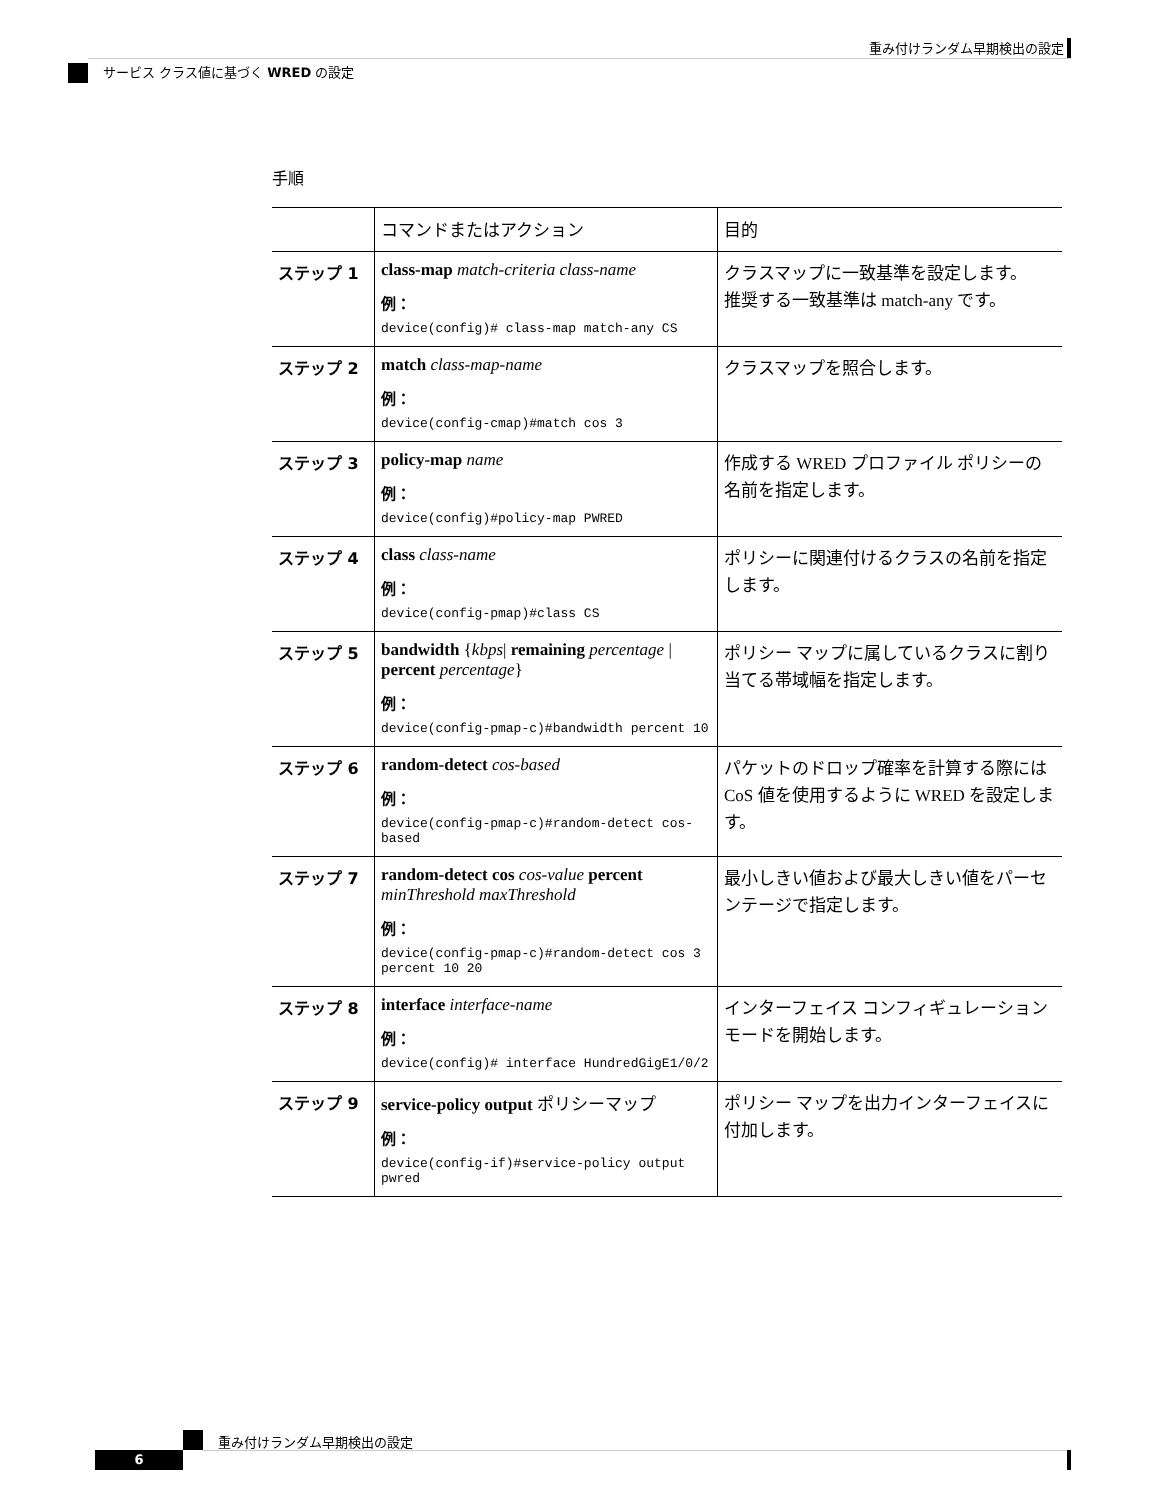重み付けランダム早期検出の設定
サービス クラス値に基づく WRED の設定
手順
| | コマンドまたはアクション | 目的 |
| --- | --- | --- |
| ステップ 1 | class-map match-criteria class-name 例： device(config)# class-map match-any CS | クラスマップに一致基準を設定します。 推奨する一致基準は match-any です。 |
| ステップ 2 | match class-map-name 例： device(config-cmap)#match cos 3 | クラスマップを照合します。 |
| ステップ 3 | policy-map name 例： device(config)#policy-map PWRED | 作成する WRED プロファイル ポリシーの名前を指定します。 |
| ステップ 4 | class class-name 例： device(config-pmap)#class CS | ポリシーに関連付けるクラスの名前を指定します。 |
| ステップ 5 | bandwidth { kbps / remaining percentage / percent percentage } 例： device(config-pmap-c)#bandwidth percent 10 | ポリシー マップに属しているクラスに割り当てる帯域幅を指定します。 |
| ステップ 6 | random-detect cos-based 例： device(config-pmap-c)#random-detect cos-based | パケットのドロップ確率を計算する際には CoS 値を使用するように WRED を設定します。 |
| ステップ 7 | random-detect cos cos-value percent minThreshold maxThreshold 例： device(config-pmap-c)#random-detect cos 3 percent 10 20 | 最小しきい値および最大しきい値をパーセンテージで指定します。 |
| ステップ 8 | interface interface-name 例： device(config)# interface HundredGigE1/0/2 | インターフェイス コンフィギュレーション モードを開始します。 |
| ステップ 9 | service-policy output ポリシーマップ 例： device(config-if)#service-policy output pwred | ポリシー マップを出力インターフェイスに付加します。 |
重み付けランダム早期検出の設定
6